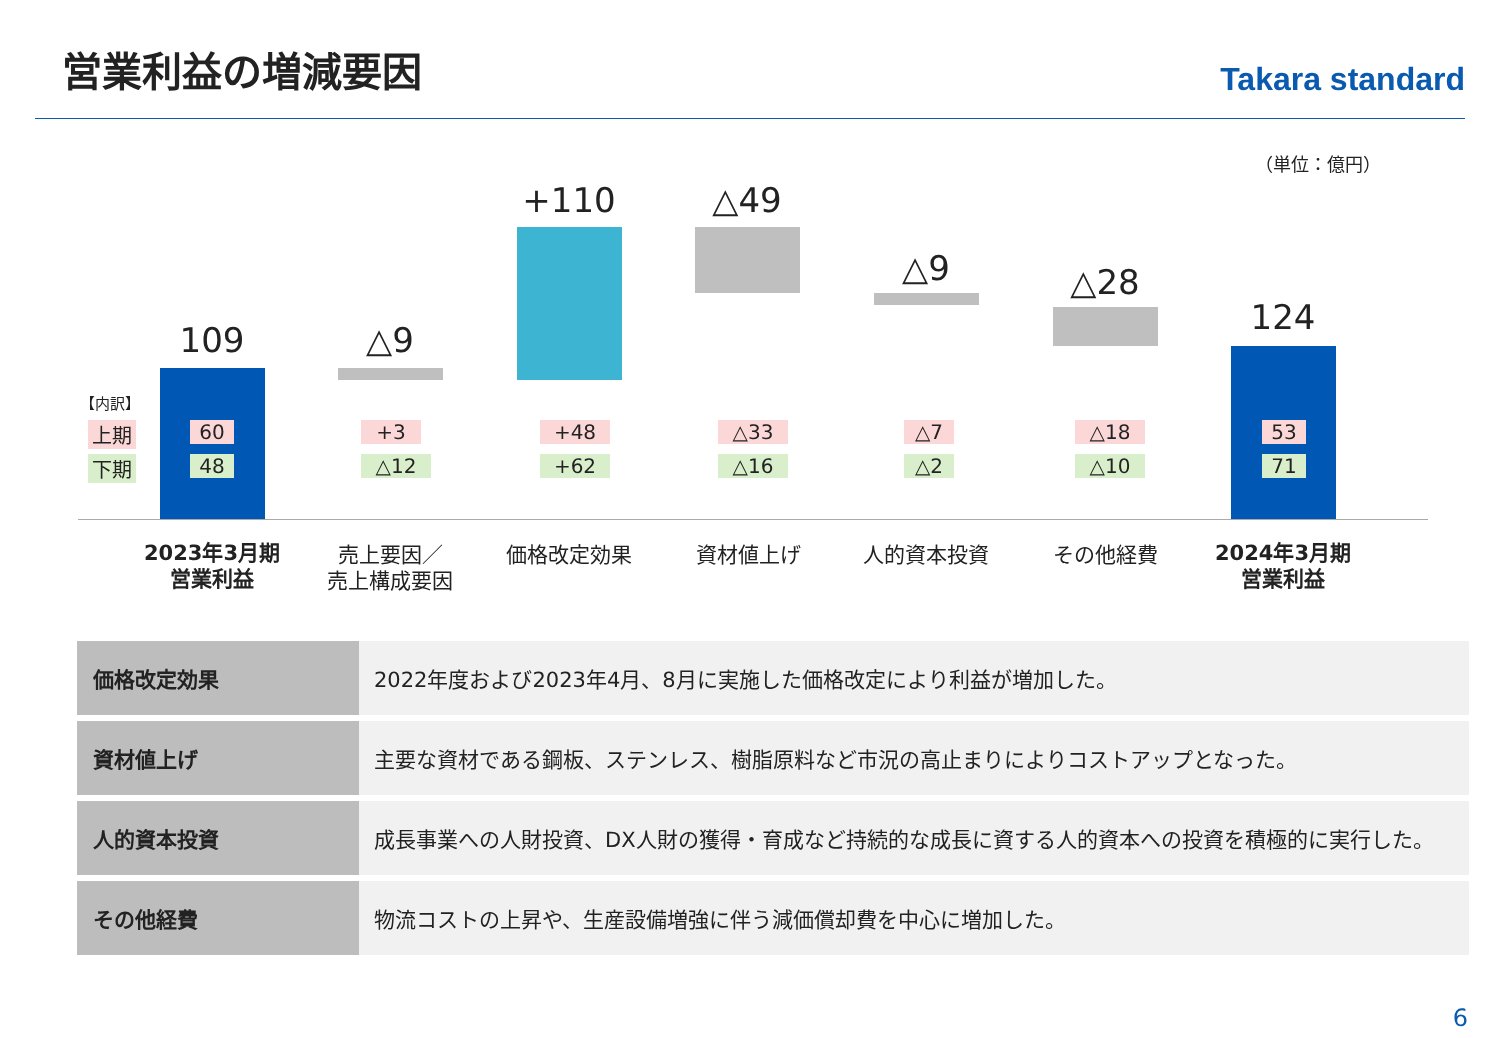営業利益の増減要因
Takara standard
（単位：億円）
109 △9
+110 △49
△9 △28
124
【内訳】
上期
下期
60
48
+3
△12
+48
+62
△33
△16
△7
△2
△18
△10
53
71
2023年3月期
営業利益
売上要因／
売上構成要因
価格改定効果 資材値上げ 人的資本投資 その他経費
2024年3月期
営業利益
| 価格改定効果 | 2022年度および2023年4月、8月に実施した価格改定により利益が増加した。 |
| 資材値上げ | 主要な資材である鋼板、ステンレス、樹脂原料など市況の高止まりによりコストアップとなった。 |
| 人的資本投資 | 成長事業への人財投資、DX人財の獲得・育成など持続的な成長に資する人的資本への投資を積極的に実行した。 |
| その他経費 | 物流コストの上昇や、生産設備増強に伴う減価償却費を中心に増加した。 |
6